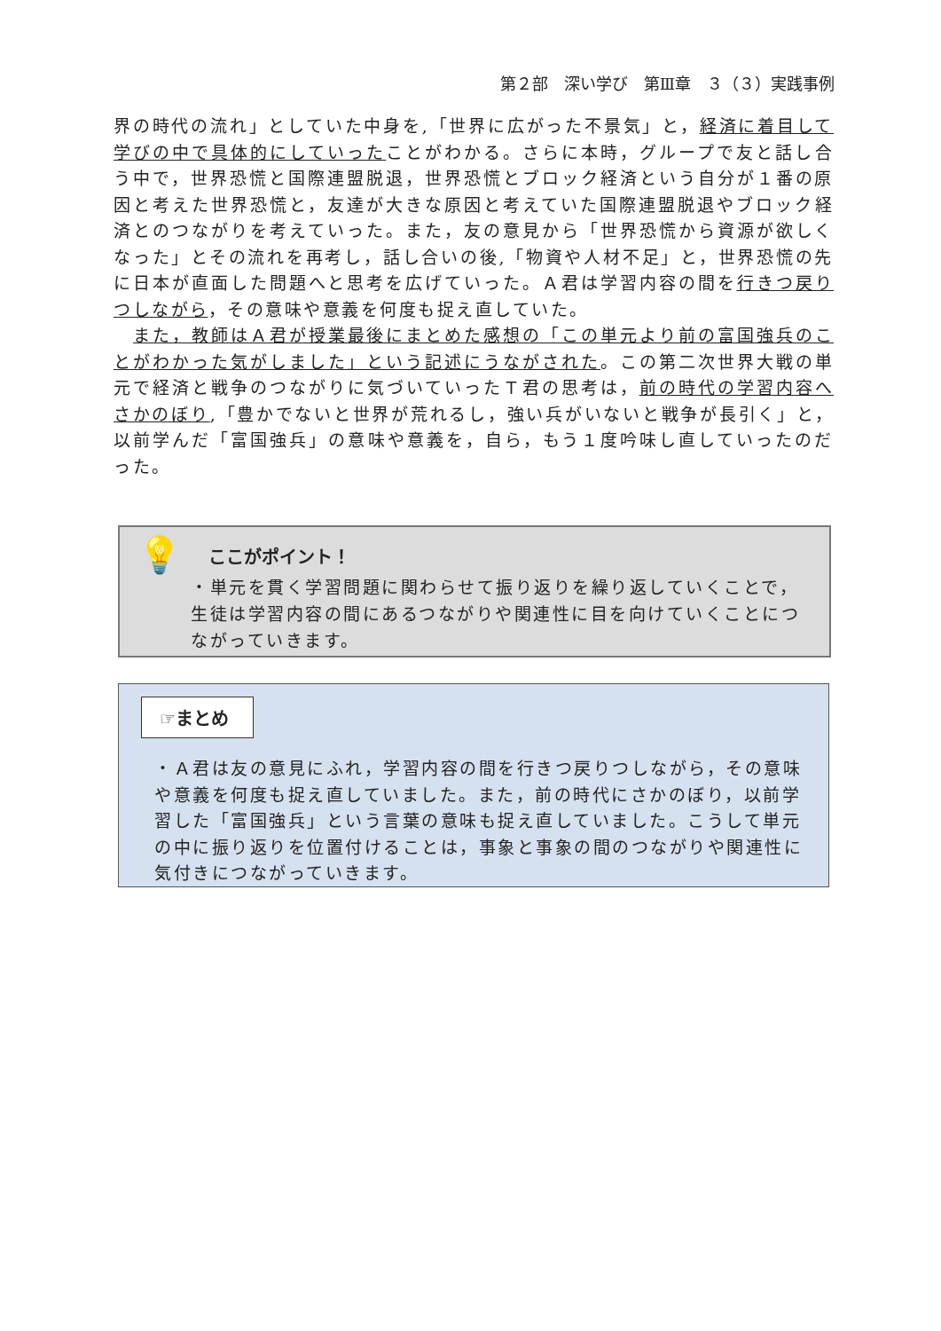第２部　深い学び　第Ⅲ章　３（３）実践事例
界の時代の流れ」としていた中身を,「世界に広がった不景気」と，経済に着目して学びの中で具体的にしていったことがわかる。さらに本時，グループで友と話し合う中で，世界恐慌と国際連盟脱退，世界恐慌とブロック経済という自分が１番の原因と考えた世界恐慌と，友達が大きな原因と考えていた国際連盟脱退やブロック経済とのつながりを考えていった。また，友の意見から「世界恐慌から資源が欲しくなった」とその流れを再考し，話し合いの後,「物資や人材不足」と，世界恐慌の先に日本が直面した問題へと思考を広げていった。Ａ君は学習内容の間を行きつ戻りつしながら，その意味や意義を何度も捉え直していた。
　また，教師はＡ君が授業最後にまとめた感想の「この単元より前の富国強兵のことがわかった気がしました」という記述にうながされた。この第二次世界大戦の単元で経済と戦争のつながりに気づいていったＴ君の思考は，前の時代の学習内容へさかのぼり,「豊かでないと世界が荒れるし，強い兵がいないと戦争が長引く」と，以前学んだ「富国強兵」の意味や意義を，自ら，もう１度吟味し直していったのだった。
💡
ここがポイント！
・単元を貫く学習問題に関わらせて振り返りを繰り返していくことで，生徒は学習内容の間にあるつながりや関連性に目を向けていくことにつながっていきます。
☞まとめ
・Ａ君は友の意見にふれ，学習内容の間を行きつ戻りつしながら，その意味や意義を何度も捉え直していました。また，前の時代にさかのぼり，以前学習した「富国強兵」という言葉の意味も捉え直していました。こうして単元の中に振り返りを位置付けることは，事象と事象の間のつながりや関連性に気付きにつながっていきます。